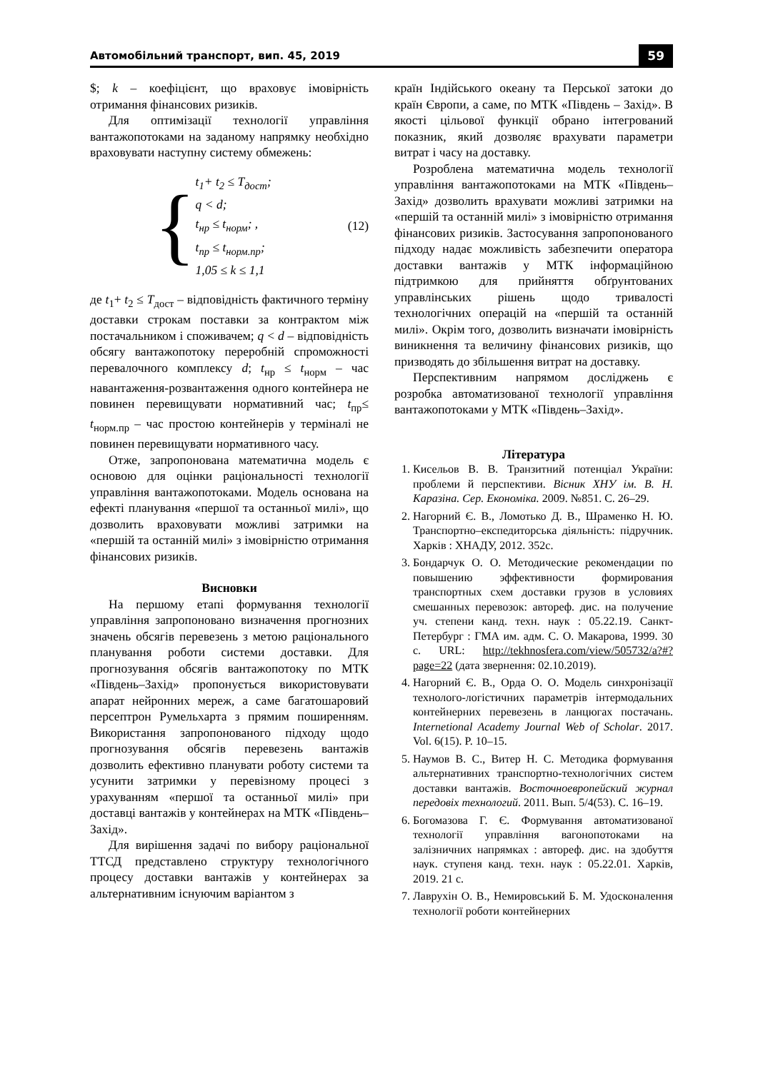Автомобільний транспорт, вип. 45, 2019 59
$; k – коефіцієнт, що враховує імовірність отримання фінансових ризиків.
Для оптимізації технології управління вантажопотоками на заданому напрямку необхідно враховувати наступну систему обмежень:
{
t<sub>1</sub>+ t<sub>2</sub> ≤ T<sub>дост</sub>;
q < d;
t<sub>нр</sub> ≤ t<sub>норм</sub>; ,
t<sub>пр</sub> ≤ t<sub>норм.пр</sub>;
1,05 ≤ k ≤ 1,1
(12)
де t<sub>1</sub>+ t<sub>2</sub> ≤ T<sub>дост</sub> – відповідність фактичного терміну доставки строкам поставки за контрактом між постачальником і споживачем; q < d – відповідність обсягу вантажопотоку переробній спроможності перевалочного комплексу d; t<sub>нр</sub> ≤ t<sub>норм</sub> – час навантаження-розвантаження одного контейнера не повинен перевищувати нормативний час; t<sub>пр</sub>≤ t<sub>норм.пр</sub> – час простою контейнерів у терміналі не повинен перевищувати нормативного часу.
Отже, запропонована математична модель є основою для оцінки раціональності технології управління вантажопотоками. Модель основана на ефекті планування «першої та останньої милі», що дозволить враховувати можливі затримки на «першій та останній милі» з імовірністю отримання фінансових ризиків.
Висновки
На першому етапі формування технології управління запропоновано визначення прогнозних значень обсягів перевезень з метою раціонального планування роботи системи доставки. Для прогнозування обсягів вантажопотоку по МТК «Південь–Захід» пропонується використовувати апарат нейронних мереж, а саме багатошаровий персептрон Румельхарта з прямим поширенням. Використання запропонованого підходу щодо прогнозування обсягів перевезень вантажів дозволить ефективно планувати роботу системи та усунити затримки у перевізному процесі з урахуванням «першої та останньої милі» при доставці вантажів у контейнерах на МТК «Південь–Захід».
Для вирішення задачі по вибору раціональної ТТСД представлено структуру технологічного процесу доставки вантажів у контейнерах за альтернативним існуючим варіантом з
країн Індійського океану та Перської затоки до країн Європи, а саме, по МТК «Південь – Захід». В якості цільової функції обрано інтегрований показник, який дозволяє врахувати параметри витрат і часу на доставку.
Розроблена математична модель технології управління вантажопотоками на МТК «Південь–Захід» дозволить врахувати можливі затримки на «першій та останній милі» з імовірністю отримання фінансових ризиків. Застосування запропонованого підходу надає можливість забезпечити оператора доставки вантажів у МТК інформаційною підтримкою для прийняття обґрунтованих управлінських рішень щодо тривалості технологічних операцій на «першій та останній милі». Окрім того, дозволить визначати імовірність виникнення та величину фінансових ризиків, що призводять до збільшення витрат на доставку.
Перспективним напрямом досліджень є розробка автоматизованої технології управління вантажопотоками у МТК «Південь–Захід».
Література
1. Кисельов В. В. Транзитний потенціал України: проблеми й перспективи. Вісник ХНУ ім. В. Н. Каразіна. Сер. Економіка. 2009. №851. С. 26–29.
2. Нагорний Є. В., Ломотько Д. В., Шраменко Н. Ю. Транспортно–експедиторська діяльність: підручник. Харків : ХНАДУ, 2012. 352с.
3. Бондарчук О. О. Методические рекомендации по повышению эффективности формирования транспортных схем доставки грузов в условиях смешанных перевозок: автореф. дис. на получение уч. степени канд. техн. наук : 05.22.19. Санкт-Петербург : ГМА им. адм. С. О. Макарова, 1999. 30 с. URL: http://tekhnosfera.com/view/505732/a?#?page=22 (дата звернення: 02.10.2019).
4. Нагорний Є. В., Орда О. О. Модель синхронізації технолого-логістичних параметрів інтермодальних контейнерних перевезень в ланцюгах постачань. Internetional Academy Journal Web of Scholar. 2017. Vol. 6(15). P. 10–15.
5. Наумов В. С., Витер Н. С. Методика формування альтернативних транспортно-технологічних систем доставки вантажів. Восточноевропейский журнал передовіх технологий. 2011. Вып. 5/4(53). С. 16–19.
6. Богомазова Г. Є. Формування автоматизованої технології управління вагонопотоками на залізничних напрямках : автореф. дис. на здобуття наук. ступеня канд. техн. наук : 05.22.01. Харків, 2019. 21 с.
7. Лаврухін О. В., Немировський Б. М. Удосконалення технології роботи контейнерних